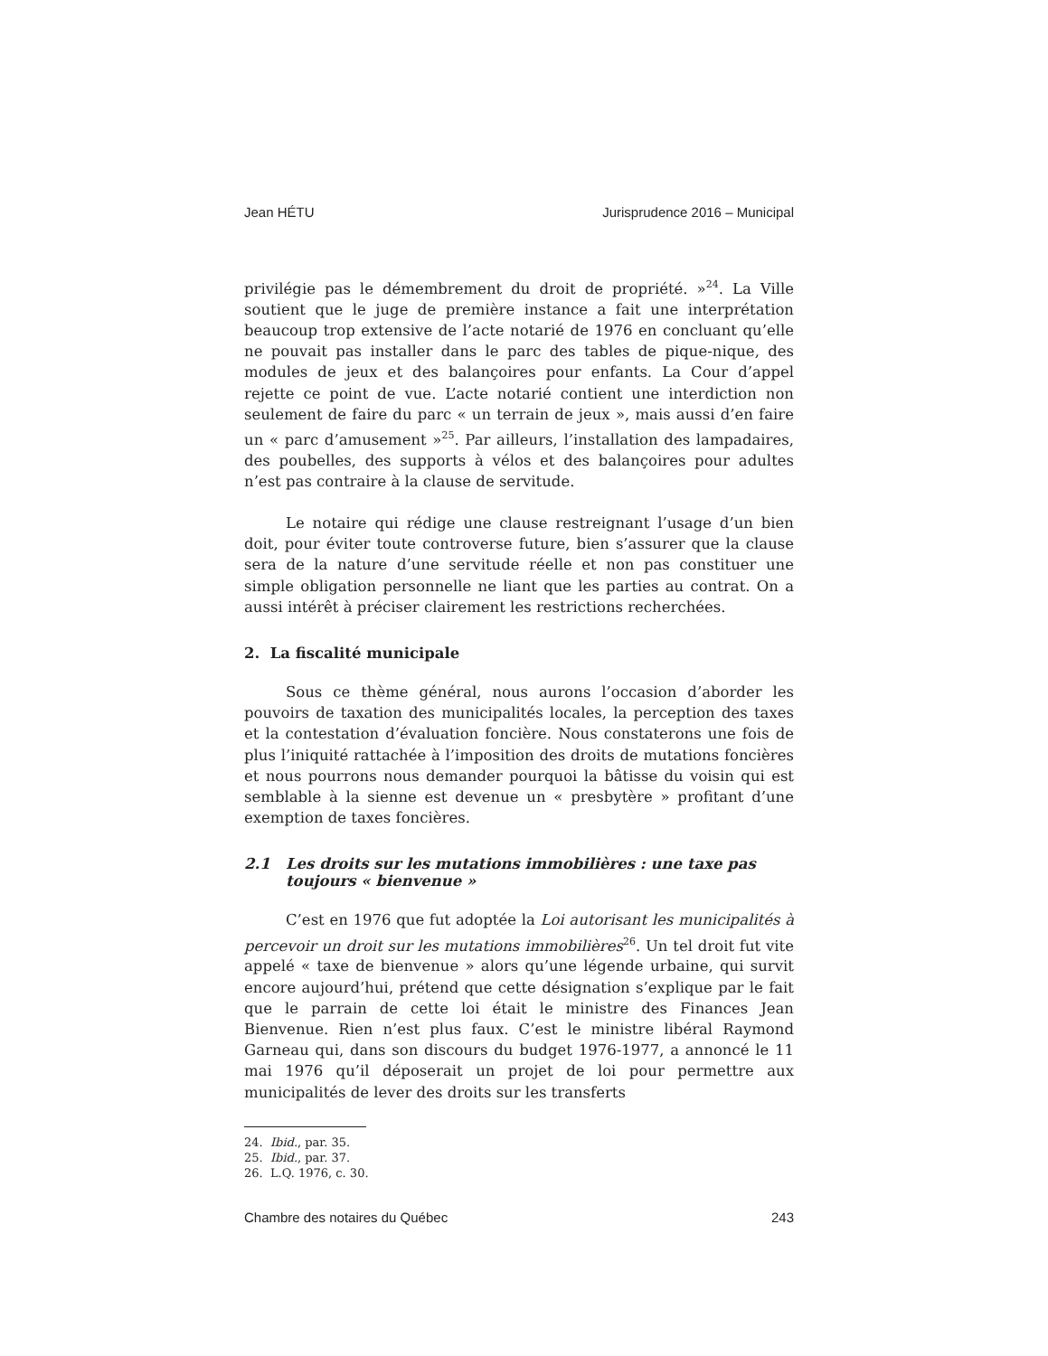Jean HÉTU Jurisprudence 2016 – Municipal
privilégie pas le démembrement du droit de propriété. »<sup>24</sup>. La Ville soutient que le juge de première instance a fait une interprétation beaucoup trop extensive de l’acte notarié de 1976 en concluant qu’elle ne pouvait pas installer dans le parc des tables de pique-nique, des modules de jeux et des balançoires pour enfants. La Cour d’appel rejette ce point de vue. L’acte notarié contient une interdiction non seulement de faire du parc « un terrain de jeux », mais aussi d’en faire un « parc d’amusement »<sup>25</sup>. Par ailleurs, l’installation des lampadaires, des poubelles, des supports à vélos et des balançoires pour adultes n’est pas contraire à la clause de servitude.
Le notaire qui rédige une clause restreignant l’usage d’un bien doit, pour éviter toute controverse future, bien s’assurer que la clause sera de la nature d’une servitude réelle et non pas constituer une simple obligation personnelle ne liant que les parties au contrat. On a aussi intérêt à préciser clairement les restrictions recherchées.
2. La fiscalité municipale
Sous ce thème général, nous aurons l’occasion d’aborder les pouvoirs de taxation des municipalités locales, la perception des taxes et la contestation d’évaluation foncière. Nous constaterons une fois de plus l’iniquité rattachée à l’imposition des droits de mutations foncières et nous pourrons nous demander pourquoi la bâtisse du voisin qui est semblable à la sienne est devenue un « presbytère » profitant d’une exemption de taxes foncières.
2.1 Les droits sur les mutations immobilières : une taxe pas toujours « bienvenue »
C’est en 1976 que fut adoptée la Loi autorisant les municipalités à percevoir un droit sur les mutations immobilières<sup>26</sup>. Un tel droit fut vite appelé « taxe de bienvenue » alors qu’une légende urbaine, qui survit encore aujourd’hui, prétend que cette désignation s’explique par le fait que le parrain de cette loi était le ministre des Finances Jean Bienvenue. Rien n’est plus faux. C’est le ministre libéral Raymond Garneau qui, dans son discours du budget 1976-1977, a annoncé le 11 mai 1976 qu’il déposerait un projet de loi pour permettre aux municipalités de lever des droits sur les transferts
24. Ibid., par. 35.
25. Ibid., par. 37.
26. L.Q. 1976, c. 30.
Chambre des notaires du Québec 243